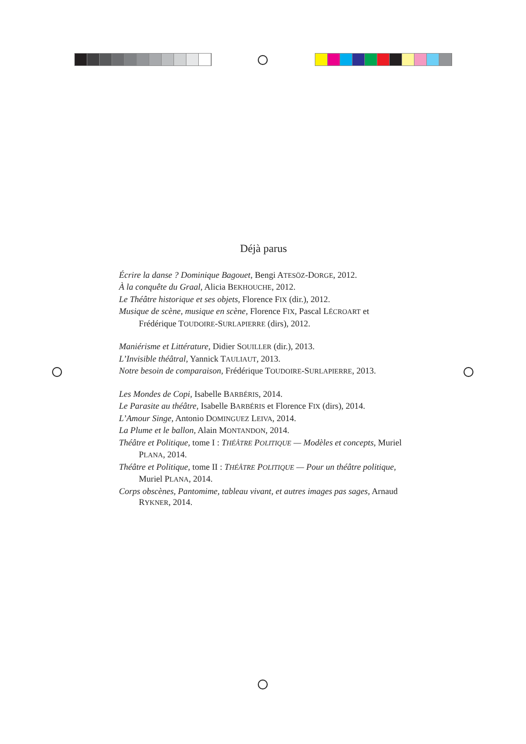Déjà parus
Écrire la danse ? Dominique Bagouet, Bengi ATESÖZ-DORGE, 2012.
À la conquête du Graal, Alicia BEKHOUCHE, 2012.
Le Théâtre historique et ses objets, Florence FIX (dir.), 2012.
Musique de scène, musique en scène, Florence FIX, Pascal LÉCROART et Frédérique TOUDOIRE-SURLAPIERRE (dirs), 2012.
Maniérisme et Littérature, Didier SOUILLER (dir.), 2013.
L’Invisible théâtral, Yannick TAULIAUT, 2013.
Notre besoin de comparaison, Frédérique TOUDOIRE-SURLAPIERRE, 2013.
Les Mondes de Copi, Isabelle BARBÉRIS, 2014.
Le Parasite au théâtre, Isabelle BARBÉRIS et Florence FIX (dirs), 2014.
L’Amour Singe, Antonio DOMINGUEZ LEIVA, 2014.
La Plume et le ballon, Alain MONTANDON, 2014.
Théâtre et Politique, tome I : THÉÂTRE POLITIQUE — Modèles et concepts, Muriel PLANA, 2014.
Théâtre et Politique, tome II : THÉÂTRE POLITIQUE — Pour un théâtre politique, Muriel PLANA, 2014.
Corps obscènes, Pantomime, tableau vivant, et autres images pas sages, Arnaud RYKNER, 2014.